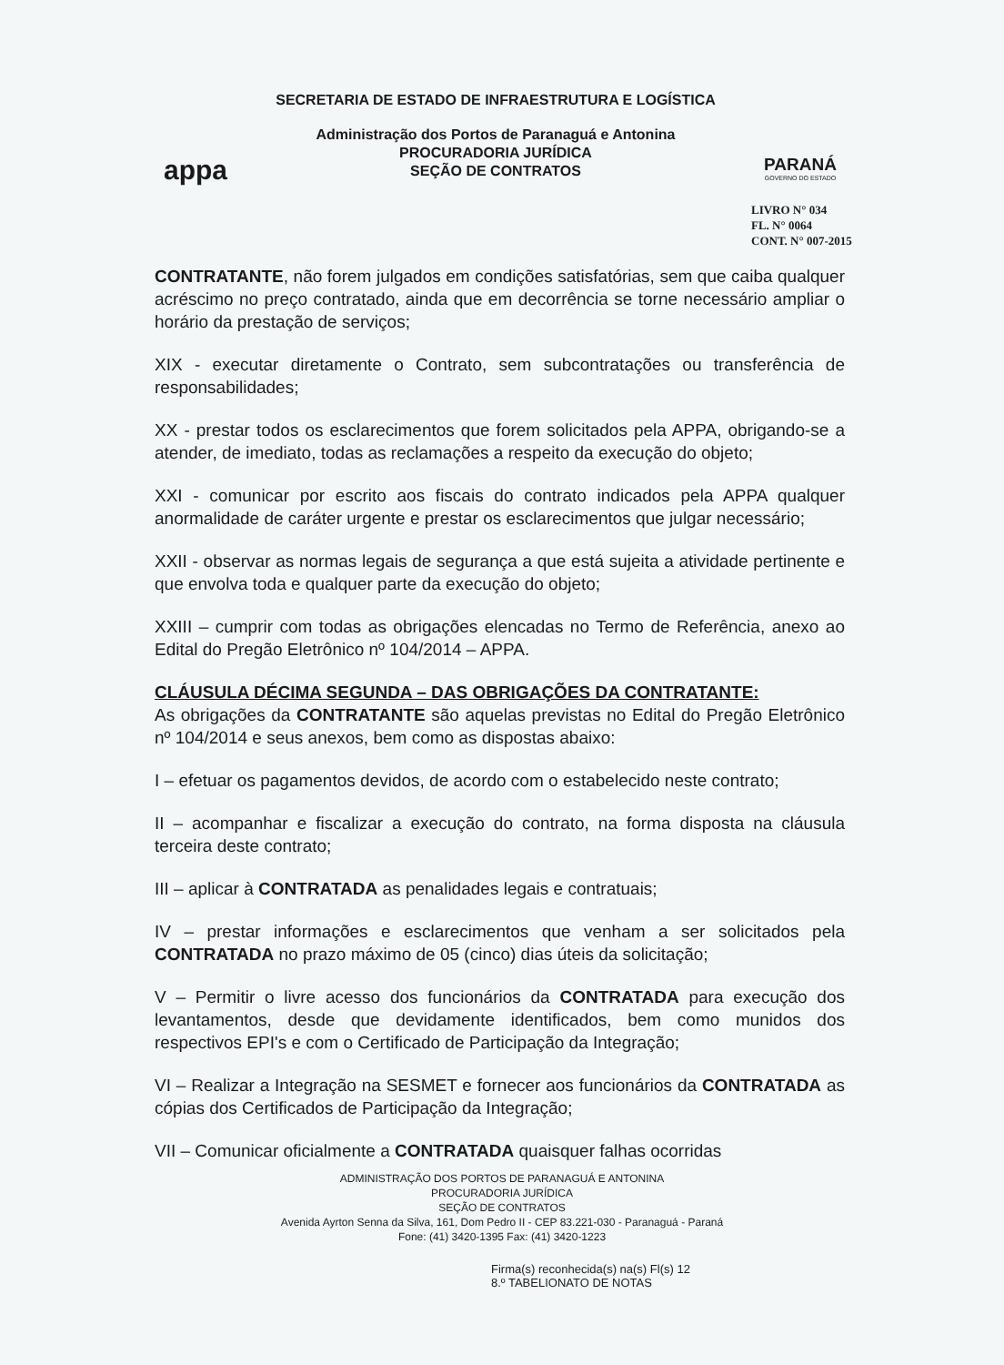appa
SECRETARIA DE ESTADO DE INFRAESTRUTURA E LOGÍSTICA
Administração dos Portos de Paranaguá e Antonina
PROCURADORIA JURÍDICA
SEÇÃO DE CONTRATOS
PARANÁ
GOVERNO DO ESTADO
LIVRO N° 034
FL. N° 0064
CONT. N° 007-2015
CONTRATANTE, não forem julgados em condições satisfatórias, sem que caiba qualquer acréscimo no preço contratado, ainda que em decorrência se torne necessário ampliar o horário da prestação de serviços;
XIX - executar diretamente o Contrato, sem subcontratações ou transferência de responsabilidades;
XX - prestar todos os esclarecimentos que forem solicitados pela APPA, obrigando-se a atender, de imediato, todas as reclamações a respeito da execução do objeto;
XXI - comunicar por escrito aos fiscais do contrato indicados pela APPA qualquer anormalidade de caráter urgente e prestar os esclarecimentos que julgar necessário;
XXII - observar as normas legais de segurança a que está sujeita a atividade pertinente e que envolva toda e qualquer parte da execução do objeto;
XXIII – cumprir com todas as obrigações elencadas no Termo de Referência, anexo ao Edital do Pregão Eletrônico nº 104/2014 – APPA.
CLÁUSULA DÉCIMA SEGUNDA – DAS OBRIGAÇÕES DA CONTRATANTE:
As obrigações da CONTRATANTE são aquelas previstas no Edital do Pregão Eletrônico nº 104/2014 e seus anexos, bem como as dispostas abaixo:
I – efetuar os pagamentos devidos, de acordo com o estabelecido neste contrato;
II – acompanhar e fiscalizar a execução do contrato, na forma disposta na cláusula terceira deste contrato;
III – aplicar à CONTRATADA as penalidades legais e contratuais;
IV – prestar informações e esclarecimentos que venham a ser solicitados pela CONTRATADA no prazo máximo de 05 (cinco) dias úteis da solicitação;
V – Permitir o livre acesso dos funcionários da CONTRATADA para execução dos levantamentos, desde que devidamente identificados, bem como munidos dos respectivos EPI's e com o Certificado de Participação da Integração;
VI – Realizar a Integração na SESMET e fornecer aos funcionários da CONTRATADA as cópias dos Certificados de Participação da Integração;
VII – Comunicar oficialmente a CONTRATADA quaisquer falhas ocorridas
ADMINISTRAÇÃO DOS PORTOS DE PARANAGUÁ E ANTONINA
PROCURADORIA JURÍDICA
SEÇÃO DE CONTRATOS
Avenida Ayrton Senna da Silva, 161, Dom Pedro II - CEP 83.221-030 - Paranaguá - Paraná
Fone: (41) 3420-1395 Fax: (41) 3420-1223
Firma(s) reconhecida(s) na(s) Fl(s) 12
8.º TABELIONATO DE NOTAS